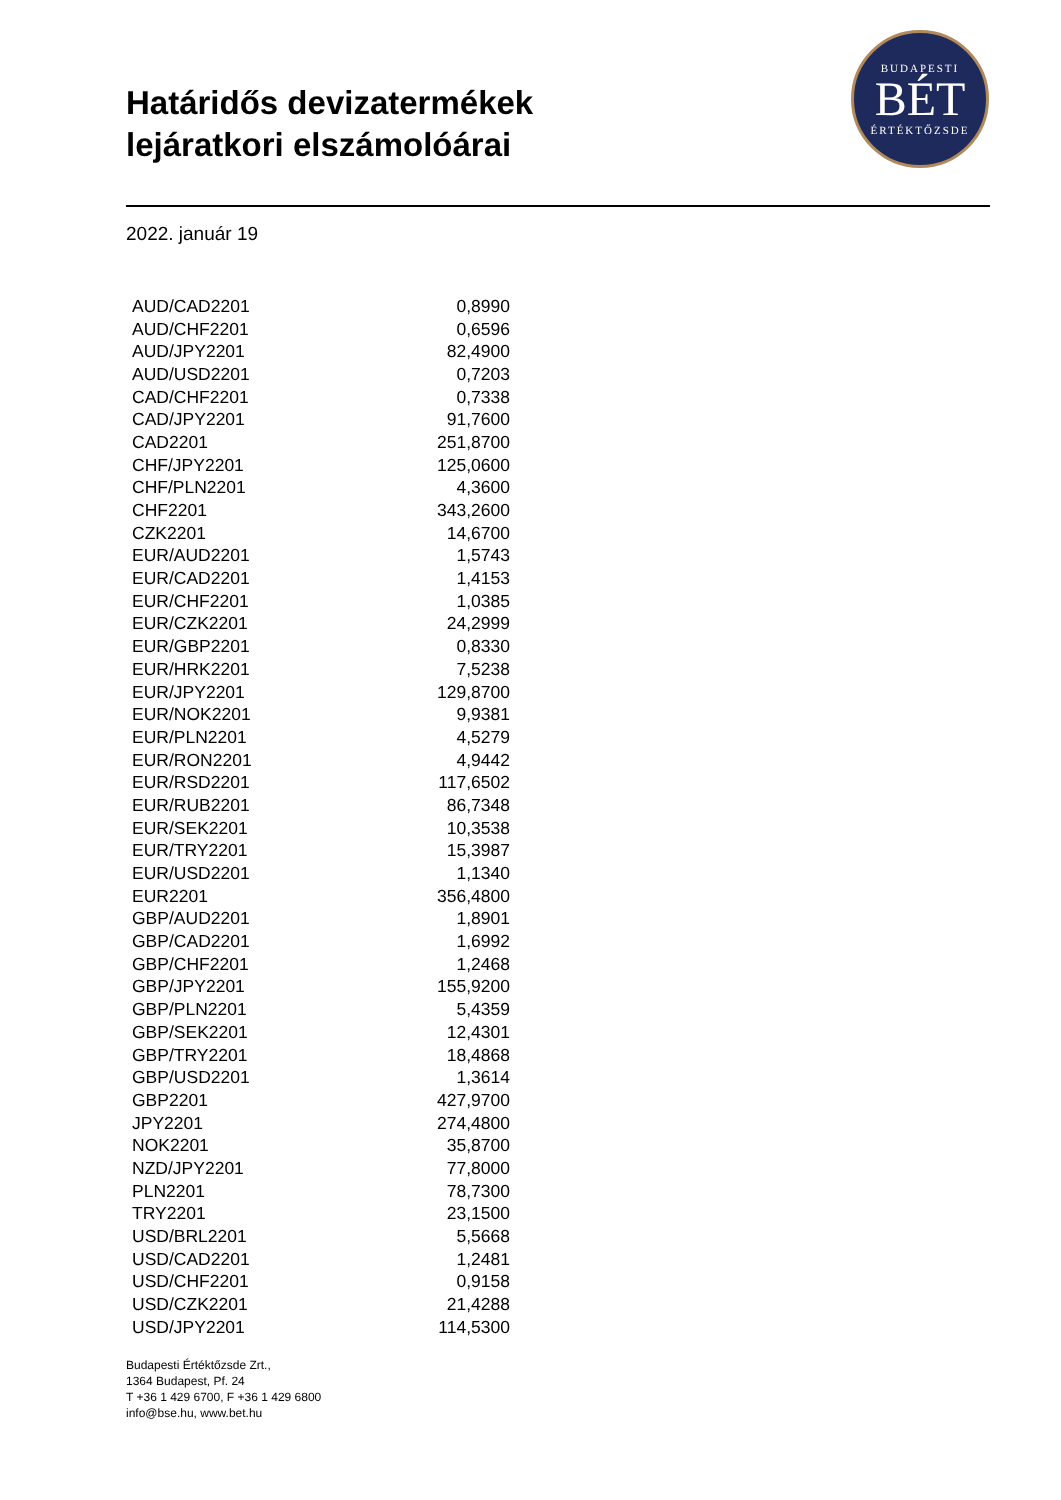Határidős devizatermékek
lejáratkori elszámolóárai
BUDAPESTI
BÉT
ÉRTÉKTŐZSDE
2022. január 19
| AUD/CAD2201 | 0,8990 |
| AUD/CHF2201 | 0,6596 |
| AUD/JPY2201 | 82,4900 |
| AUD/USD2201 | 0,7203 |
| CAD/CHF2201 | 0,7338 |
| CAD/JPY2201 | 91,7600 |
| CAD2201 | 251,8700 |
| CHF/JPY2201 | 125,0600 |
| CHF/PLN2201 | 4,3600 |
| CHF2201 | 343,2600 |
| CZK2201 | 14,6700 |
| EUR/AUD2201 | 1,5743 |
| EUR/CAD2201 | 1,4153 |
| EUR/CHF2201 | 1,0385 |
| EUR/CZK2201 | 24,2999 |
| EUR/GBP2201 | 0,8330 |
| EUR/HRK2201 | 7,5238 |
| EUR/JPY2201 | 129,8700 |
| EUR/NOK2201 | 9,9381 |
| EUR/PLN2201 | 4,5279 |
| EUR/RON2201 | 4,9442 |
| EUR/RSD2201 | 117,6502 |
| EUR/RUB2201 | 86,7348 |
| EUR/SEK2201 | 10,3538 |
| EUR/TRY2201 | 15,3987 |
| EUR/USD2201 | 1,1340 |
| EUR2201 | 356,4800 |
| GBP/AUD2201 | 1,8901 |
| GBP/CAD2201 | 1,6992 |
| GBP/CHF2201 | 1,2468 |
| GBP/JPY2201 | 155,9200 |
| GBP/PLN2201 | 5,4359 |
| GBP/SEK2201 | 12,4301 |
| GBP/TRY2201 | 18,4868 |
| GBP/USD2201 | 1,3614 |
| GBP2201 | 427,9700 |
| JPY2201 | 274,4800 |
| NOK2201 | 35,8700 |
| NZD/JPY2201 | 77,8000 |
| PLN2201 | 78,7300 |
| TRY2201 | 23,1500 |
| USD/BRL2201 | 5,5668 |
| USD/CAD2201 | 1,2481 |
| USD/CHF2201 | 0,9158 |
| USD/CZK2201 | 21,4288 |
| USD/JPY2201 | 114,5300 |
Budapesti Értéktőzsde Zrt.,
1364 Budapest, Pf. 24
T +36 1 429 6700, F +36 1 429 6800
info@bse.hu, www.bet.hu